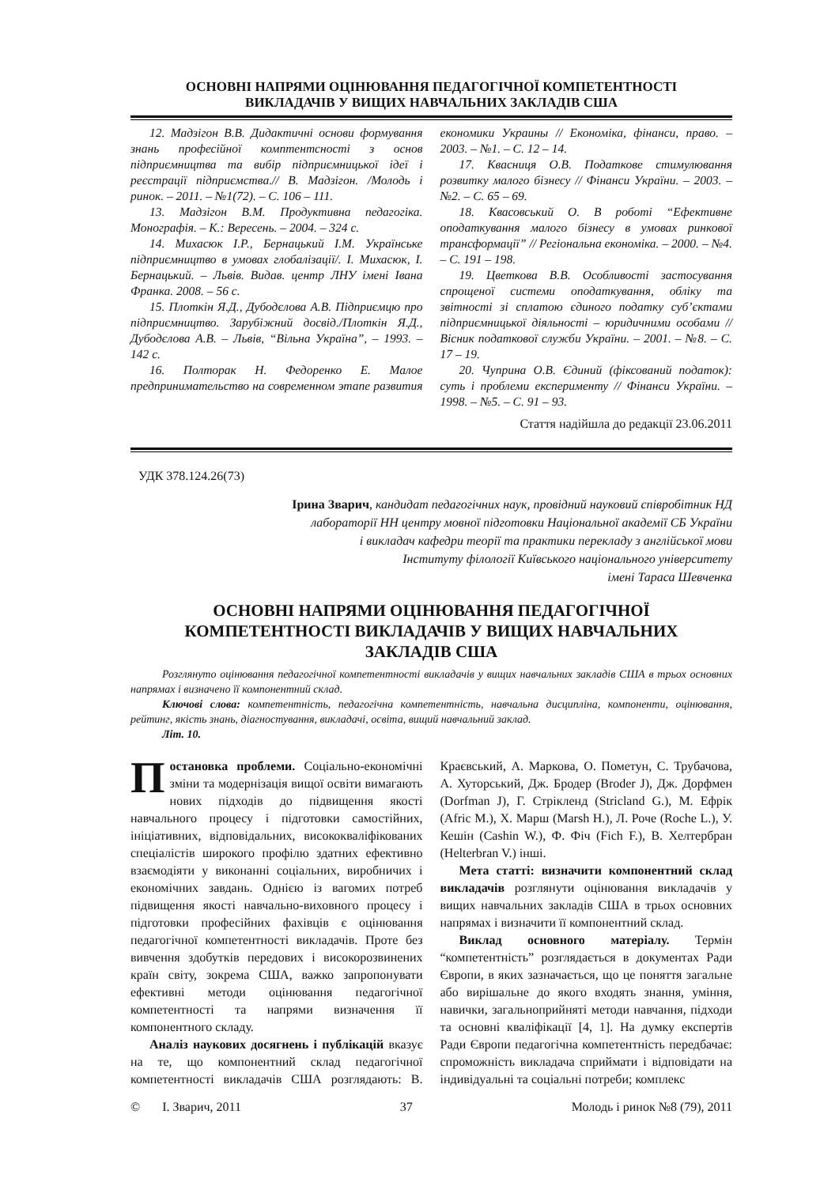ОСНОВНІ НАПРЯМИ ОЦІНЮВАННЯ ПЕДАГОГІЧНОЇ КОМПЕТЕНТНОСТІ
ВИКЛАДАЧІВ У ВИЩИХ НАВЧАЛЬНИХ ЗАКЛАДІВ США
12. Мадзігон В.В. Дидактичні основи формування знань професійної комптентсності з основ підприємництва та вибір підприємницької ідеї і реєстрації підприємства.// В. Мадзігон. /Молодь і ринок. – 2011. – №1(72). – С. 106 – 111.
13. Мадзігон В.М. Продуктивна педагогіка. Монографія. – К.: Вересень. – 2004. – 324 с.
14. Михасюк І.Р., Бернацький І.М. Українське підприємництво в умовах глобалізації/. І. Михасюк, І. Бернацький. – Львів. Видав. центр ЛНУ імені Івана Франка. 2008. – 56 с.
15. Плоткін Я.Д., Дубодєлова А.В. Підприємцю про підприємництво. Зарубіжний досвід./Плоткін Я.Д., Дубодєлова А.В. – Львів, “Вільна Україна”, – 1993. – 142 с.
16. Полторак Н. Федоренко Е. Малое предпринимательство на современном этапе развития економики Украины // Економіка, фінанси, право. – 2003. – №1. – С. 12 – 14.
17. Квасниця О.В. Податкове стимулювання розвитку малого бізнесу // Фінанси України. – 2003. – №2. – С. 65 – 69.
18. Квасовський О. В роботі “Ефективне оподаткування малого бізнесу в умовах ринкової трансформації” // Регіональна економіка. – 2000. – №4. – С. 191 – 198.
19. Цветкова В.В. Особливості застосування спрощеної системи оподаткування, обліку та звітності зі сплатою єдиного податку суб’єктами підприємницької діяльності – юридичними особами // Вісник податкової служби України. – 2001. – №8. – С. 17 – 19.
20. Чуприна О.В. Єдиний (фіксований податок): суть і проблеми експерименту // Фінанси України. – 1998. – №5. – С. 91 – 93.
Стаття надійшла до редакції 23.06.2011
УДК 378.124.26(73)
Ірина Зварич, кандидат педагогічних наук, провідний науковий співробітник НД
лабораторії НН центру мовної підготовки Національної академії СБ України
і викладач кафедри теорії та практики перекладу з англійської мови
Інституту філології Київського національного університету
імені Тараса Шевченка
ОСНОВНІ НАПРЯМИ ОЦІНЮВАННЯ ПЕДАГОГІЧНОЇ
КОМПЕТЕНТНОСТІ ВИКЛАДАЧІВ У ВИЩИХ НАВЧАЛЬНИХ
ЗАКЛАДІВ США
Розглянуто оцінювання педагогічної компетентності викладачів у вищих навчальних закладів США в трьох основних напрямах і визначено її компонентний склад.
Ключові слова: компетентність, педагогічна компетентність, навчальна дисципліна, компоненти, оцінювання, рейтинг, якість знань, діагностування, викладачі, освіта, вищий навчальний заклад.
Літ. 10.
Постановка проблеми. Соціально-економічні зміни та модернізація вищої освіти вимагають нових підходів до підвищення якості навчального процесу і підготовки самостійних, ініціативних, відповідальних, висококваліфікованих спеціалістів широкого профілю здатних ефективно взаємодіяти у виконанні соціальних, виробничих і економічних завдань. Однією із вагомих потреб підвищення якості навчально-виховного процесу і підготовки професійних фахівців є оцінювання педагогічної компетентності викладачів. Проте без вивчення здобутків передових і високорозвинених країн світу, зокрема США, важко запропонувати ефективні методи оцінювання педагогічної компетентності та напрями визначення її компонентного складу.
Аналіз наукових досягнень і публікацій вказує на те, що компонентний склад педагогічної компетентності викладачів США розглядають: В. Краєвський, А. Маркова, О. Пометун, С. Трубачова, А. Хуторський, Дж. Бродер (Broder J), Дж. Дорфмен (Dorfman J), Г. Стрікленд (Stricland G.), М. Ефрік (Afric M.), Х. Марш (Marsh H.), Л. Роче (Roche L.), У. Кешін (Cashin W.), Ф. Фіч (Fich F.), В. Хелтербран (Helterbran V.) інші.
Мета статті: визначити компонентний склад викладачів розглянути оцінювання викладачів у вищих навчальних закладів США в трьох основних напрямах і визначити її компонентний склад.
Виклад основного матеріалу. Термін “компетентність” розглядається в документах Ради Європи, в яких зазначається, що це поняття загальне або вирішальне до якого входять знання, уміння, навички, загальноприйняті методи навчання, підходи та основні кваліфікації [4, 1]. На думку експертів Ради Європи педагогічна компетентність передбачає: спроможність викладача сприймати і відповідати на індивідуальні та соціальні потреби; комплекс
© І. Зварич, 2011 37 Молодь і ринок №8 (79), 2011